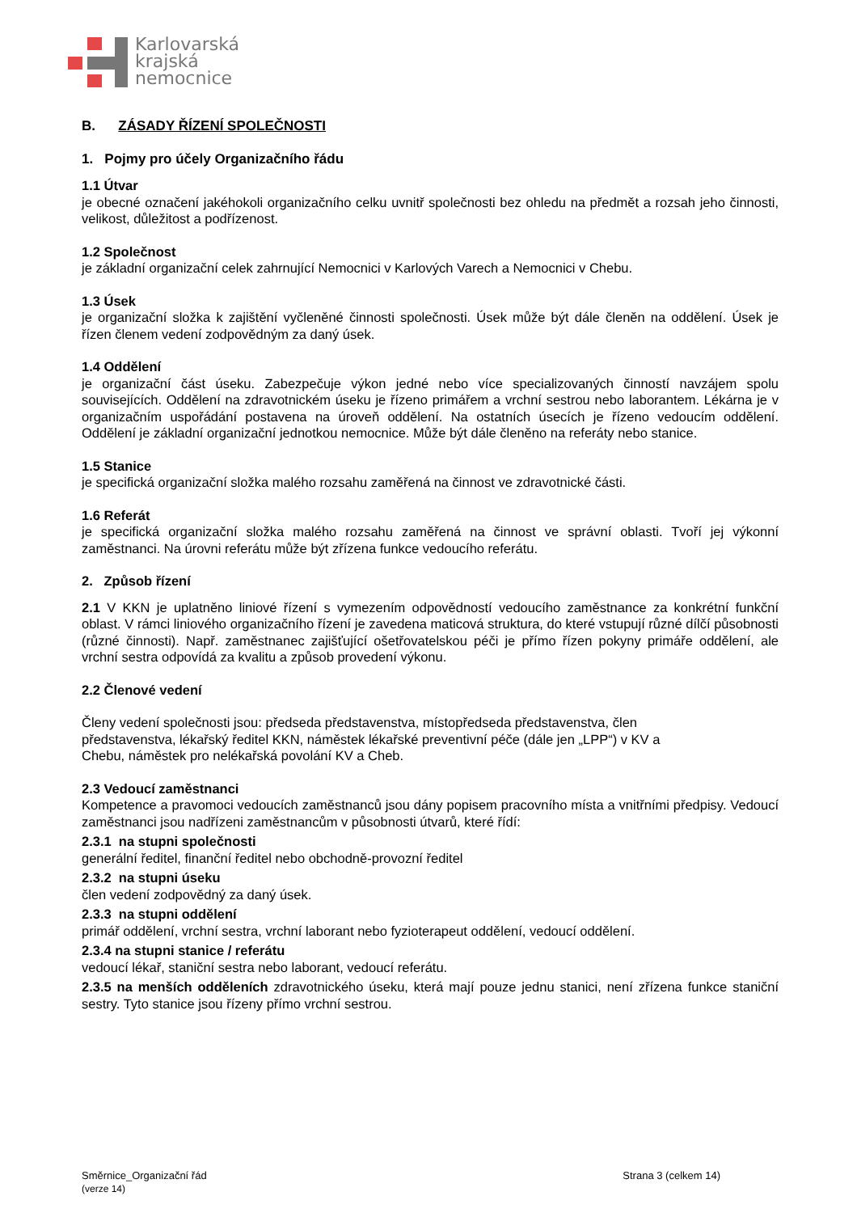Karlovarská
krajská
nemocnice
B. ZÁSADY ŘÍZENÍ SPOLEČNOSTI
1. Pojmy pro účely Organizačního řádu
1.1 Útvar
je obecné označení jakéhokoli organizačního celku uvnitř společnosti bez ohledu na předmět a rozsah jeho činnosti, velikost, důležitost a podřízenost.
1.2 Společnost
je základní organizační celek zahrnující Nemocnici v Karlových Varech a Nemocnici v Chebu.
1.3 Úsek
je organizační složka k zajištění vyčleněné činnosti společnosti. Úsek může být dále členěn na oddělení. Úsek je řízen členem vedení zodpovědným za daný úsek.
1.4 Oddělení
je organizační část úseku. Zabezpečuje výkon jedné nebo více specializovaných činností navzájem spolu souvisejících. Oddělení na zdravotnickém úseku je řízeno primářem a vrchní sestrou nebo laborantem. Lékárna je v organizačním uspořádání postavena na úroveň oddělení. Na ostatních úsecích je řízeno vedoucím oddělení. Oddělení je základní organizační jednotkou nemocnice. Může být dále členěno na referáty nebo stanice.
1.5 Stanice
je specifická organizační složka malého rozsahu zaměřená na činnost ve zdravotnické části.
1.6 Referát
je specifická organizační složka malého rozsahu zaměřená na činnost ve správní oblasti. Tvoří jej výkonní zaměstnanci. Na úrovni referátu může být zřízena funkce vedoucího referátu.
2. Způsob řízení
2.1 V KKN je uplatněno liniové řízení s vymezením odpovědností vedoucího zaměstnance za konkrétní funkční oblast. V rámci liniového organizačního řízení je zavedena maticová struktura, do které vstupují různé dílčí působnosti (různé činnosti). Např. zaměstnanec zajišťující ošetřovatelskou péči je přímo řízen pokyny primáře oddělení, ale vrchní sestra odpovídá za kvalitu a způsob provedení výkonu.
2.2 Členové vedení
Členy vedení společnosti jsou: předseda představenstva, místopředseda představenstva, člen
představenstva, lékařský ředitel KKN, náměstek lékařské preventivní péče (dále jen „LPP“) v KV a
Chebu, náměstek pro nelékařská povolání KV a Cheb.
2.3 Vedoucí zaměstnanci
Kompetence a pravomoci vedoucích zaměstnanců jsou dány popisem pracovního místa a vnitřními předpisy. Vedoucí zaměstnanci jsou nadřízeni zaměstnancům v působnosti útvarů, které řídí:
2.3.1 na stupni společnosti
generální ředitel, finanční ředitel nebo obchodně-provozní ředitel
2.3.2 na stupni úseku
člen vedení zodpovědný za daný úsek.
2.3.3 na stupni oddělení
primář oddělení, vrchní sestra, vrchní laborant nebo fyzioterapeut oddělení, vedoucí oddělení.
2.3.4 na stupni stanice / referátu
vedoucí lékař, staniční sestra nebo laborant, vedoucí referátu.
2.3.5 na menších odděleních zdravotnického úseku, která mají pouze jednu stanici, není zřízena funkce staniční sestry. Tyto stanice jsou řízeny přímo vrchní sestrou.
Směrnice_Organizační řád Strana 3 (celkem 14)
(verze 14)